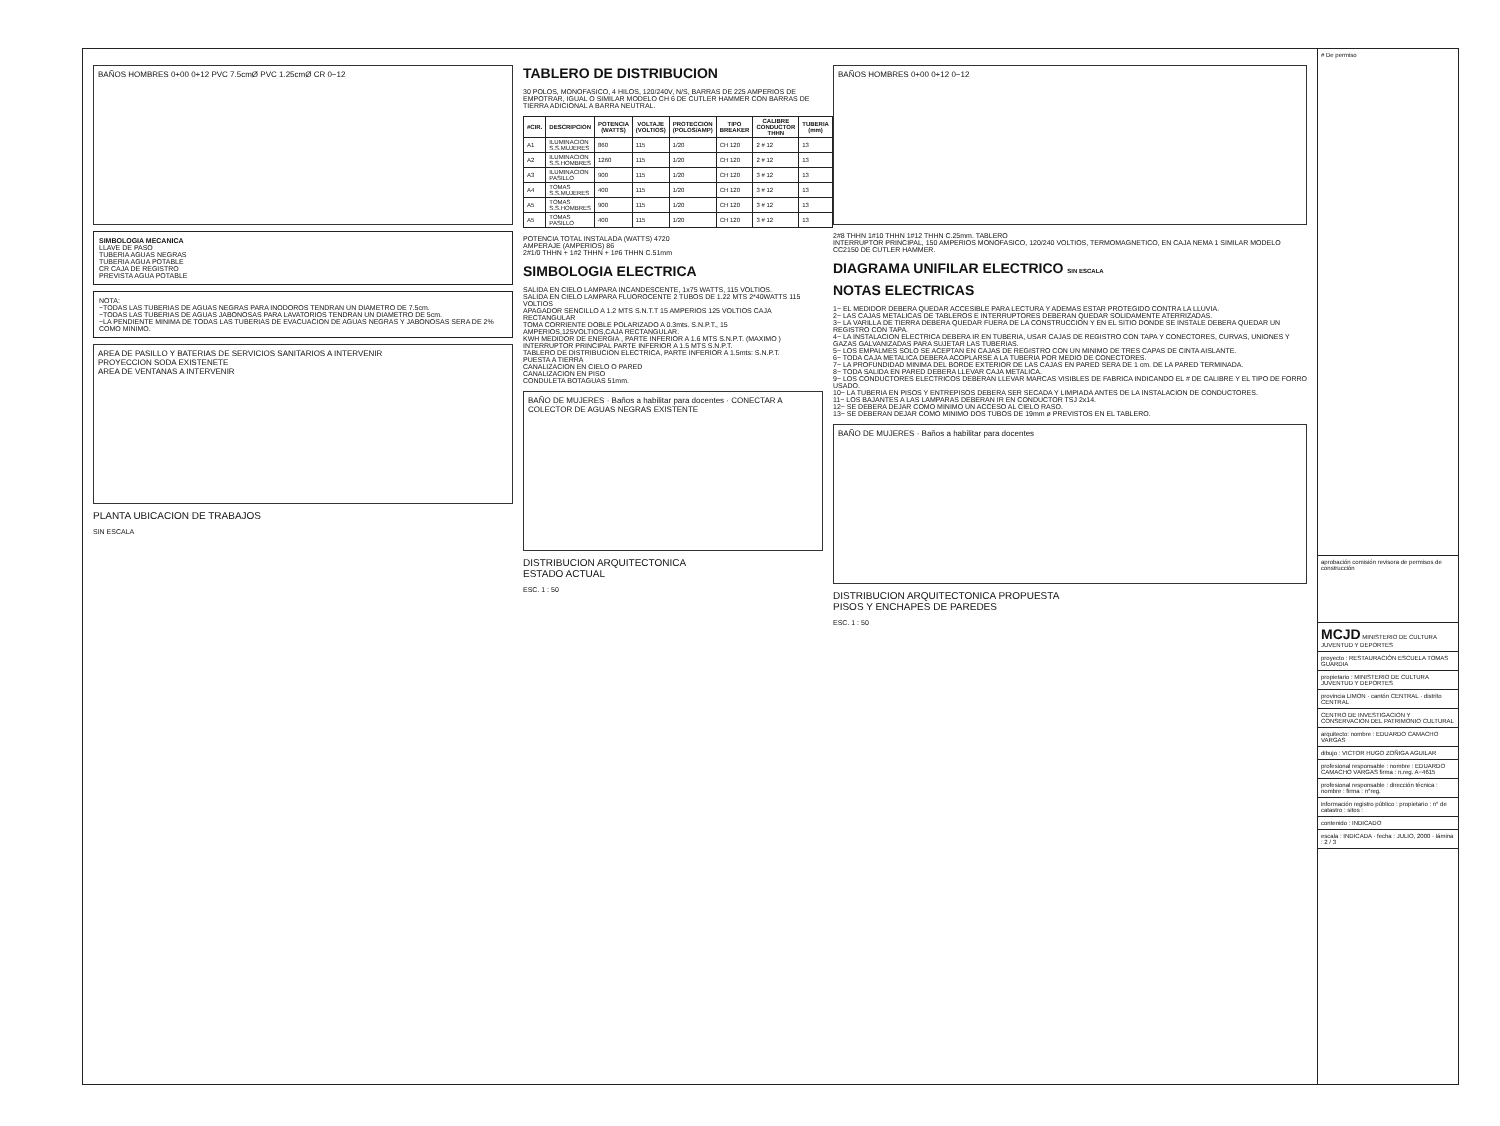BAÑOS HOMBRES 0+00 0+12 PVC 7.5cmØ PVC 1.25cmØ CR 0−12
SIMBOLOGIA MECANICA
LLAVE DE PASO
TUBERIA AGUAS NEGRAS
TUBERIA AGUA POTABLE
CR CAJA DE REGISTRO
PREVISTA AGUA POTABLE
NOTA:
−TODAS LAS TUBERIAS DE AGUAS NEGRAS PARA INODOROS TENDRAN UN DIAMETRO DE 7.5cm.
−TODAS LAS TUBERIAS DE AGUAS JABONOSAS PARA LAVATORIOS TENDRAN UN DIAMETRO DE 5cm.
−LA PENDIENTE MINIMA DE TODAS LAS TUBERIAS DE EVACUACION DE AGUAS NEGRAS Y JABONOSAS SERA DE 2% COMO MINIMO.
AREA DE PASILLO Y BATERIAS DE SERVICIOS SANITARIOS A INTERVENIR
PROYECCION SODA EXISTENETE
AREA DE VENTANAS A INTERVENIR
PLANTA UBICACION DE TRABAJOS
SIN ESCALA
TABLERO DE DISTRIBUCION
30 POLOS, MONOFASICO, 4 HILOS, 120/240V, N/S, BARRAS DE 225 AMPERIOS DE EMPOTRAR, IGUAL O SIMILAR MODELO CH 6 DE CUTLER HAMMER CON BARRAS DE TIERRA ADICIONAL A BARRA NEUTRAL.
| #CIR. | DESCRIPCION | POTENCIA (WATTS) | VOLTAJE (VOLTIOS) | PROTECCION (POLOS/AMP) | TIPO BREAKER | CALIBRE CONDUCTOR THHN | TUBERIA (mm) |
| --- | --- | --- | --- | --- | --- | --- | --- |
| A1 | ILUMINACION S.S.MUJERES | 860 | 115 | 1/20 | CH 120 | 2 # 12 | 13 |
| A2 | ILUMINACION S.S.HOMBRES | 1260 | 115 | 1/20 | CH 120 | 2 # 12 | 13 |
| A3 | ILUMINACION PASILLO | 900 | 115 | 1/20 | CH 120 | 3 # 12 | 13 |
| A4 | TOMAS S.S.MUJERES | 400 | 115 | 1/20 | CH 120 | 3 # 12 | 13 |
| A5 | TOMAS S.S.HOMBRES | 900 | 115 | 1/20 | CH 120 | 3 # 12 | 13 |
| A5 | TOMAS PASILLO | 400 | 115 | 1/20 | CH 120 | 3 # 12 | 13 |
POTENCIA TOTAL INSTALADA (WATTS) 4720
AMPERAJE (AMPERIOS) 86
2#1/0 THHN + 1#2 THHN + 1#6 THHN C.51mm
SIMBOLOGIA ELECTRICA
SALIDA EN CIELO LAMPARA INCANDESCENTE, 1x75 WATTS, 115 VOLTIOS.
SALIDA EN CIELO LAMPARA FLUOROCENTE 2 TUBOS DE 1.22 MTS 2*40WATTS 115 VOLTIOS
APAGADOR SENCILLO A 1.2 MTS S.N.T.T 15 AMPERIOS 125 VOLTIOS CAJA RECTANGULAR
TOMA CORRIENTE DOBLE POLARIZADO A 0.3mts. S.N.P.T., 15 AMPERIOS,125VOLTIOS,CAJA RECTANGULAR.
KWH MEDIDOR DE ENERGIA , PARTE INFERIOR A 1.6 MTS S.N.P.T. (MAXIMO )
INTERRUPTOR PRINCIPAL PARTE INFERIOR A 1.5 MTS S.N.P.T.
TABLERO DE DISTRIBUCION ELECTRICA, PARTE INFERIOR A 1.5mts: S.N.P.T.
PUESTA A TIERRA
CANALIZACION EN CIELO O PARED
CANALIZACION EN PISO
CONDULETA BOTAGUAS 51mm.
BAÑO DE MUJERES · Baños a habilitar para docentes · CONECTAR A COLECTOR DE AGUAS NEGRAS EXISTENTE
DISTRIBUCION ARQUITECTONICA
ESTADO ACTUAL
ESC. 1 : 50
BAÑOS HOMBRES 0+00 0+12 0−12
2#8 THHN 1#10 THHN 1#12 THHN C.25mm. TABLERO
INTERRUPTOR PRINCIPAL, 150 AMPERIOS MONOFASICO, 120/240 VOLTIOS, TERMOMAGNETICO, EN CAJA NEMA 1 SIMILAR MODELO CC2150 DE CUTLER HAMMER.
DIAGRAMA UNIFILAR ELECTRICO SIN ESCALA
NOTAS ELECTRICAS
1− EL MEDIDOR DEBERA QUEDAR ACCESIBLE PARA LECTURA Y ADEMAS ESTAR PROTEGIDO CONTRA LA LLUVIA.
2− LAS CAJAS METALICAS DE TABLEROS E INTERRUPTORES DEBERAN QUEDAR SOLIDAMENTE ATERRIZADAS.
3− LA VARILLA DE TIERRA DEBERA QUEDAR FUERA DE LA CONSTRUCCION Y EN EL SITIO DONDE SE INSTALE DEBERA QUEDAR UN REGISTRO CON TAPA.
4− LA INSTALACION ELECTRICA DEBERA IR EN TUBERIA, USAR CAJAS DE REGISTRO CON TAPA Y CONECTORES, CURVAS, UNIONES Y GAZAS GALVANIZADAS PARA SUJETAR LAS TUBERIAS.
5− LOS EMPALMES SOLO SE ACEPTAN EN CAJAS DE REGISTRO CON UN MINIMO DE TRES CAPAS DE CINTA AISLANTE.
6− TODA CAJA METALICA DEBERA ACOPLARSE A LA TUBERIA POR MEDIO DE CONECTORES.
7− LA PROFUNDIDAD MINIMA DEL BORDE EXTERIOR DE LAS CAJAS EN PARED SERA DE 1 cm. DE LA PARED TERMINADA.
8− TODA SALIDA EN PARED DEBERA LLEVAR CAJA METALICA.
9− LOS CONDUCTORES ELECTRICOS DEBERAN LLEVAR MARCAS VISIBLES DE FABRICA INDICANDO EL # DE CALIBRE Y EL TIPO DE FORRO USADO.
10− LA TUBERIA EN PISOS Y ENTREPISOS DEBERA SER SECADA Y LIMPIADA ANTES DE LA INSTALACION DE CONDUCTORES.
11− LOS BAJANTES A LAS LAMPARAS DEBERAN IR EN CONDUCTOR TSJ 2x14.
12− SE DEBERA DEJAR COMO MINIMO UN ACCESO AL CIELO RASO.
13− SE DEBERAN DEJAR COMO MINIMO DOS TUBOS DE 19mm ø PREVISTOS EN EL TABLERO.
BAÑO DE MUJERES · Baños a habilitar para docentes
DISTRIBUCION ARQUITECTONICA PROPUESTA
PISOS Y ENCHAPES DE PAREDES
ESC. 1 : 50
# De permiso
aprobación comisión revisora de permisos de construcción
MCJD MINISTERIO DE CULTURA JUVENTUD Y DEPORTES
proyecto : RESTAURACIÓN ESCUELA TOMAS GUARDIA
propietario : MINISTERIO DE CULTURA JUVENTUD Y DEPORTES
provincia LIMON · cantón CENTRAL · distrito CENTRAL
CENTRO DE INVESTIGACION Y CONSERVACION DEL PATRIMONIO CULTURAL
arquitecto: nombre : EDUARDO CAMACHO VARGAS
dibujo : VICTOR HUGO ZOÑIGA AGUILAR
profesional responsable : nombre : EDUARDO CAMACHO VARGAS firma : n.reg. A−4615
profesional responsable : dirección técnica : nombre : firma : n°reg.
información registro público : propietario : n° de catastro : sitos :
contenido : INDICADO
escala : INDICADA · fecha : JULIO, 2000 · lámina : 2 / 3